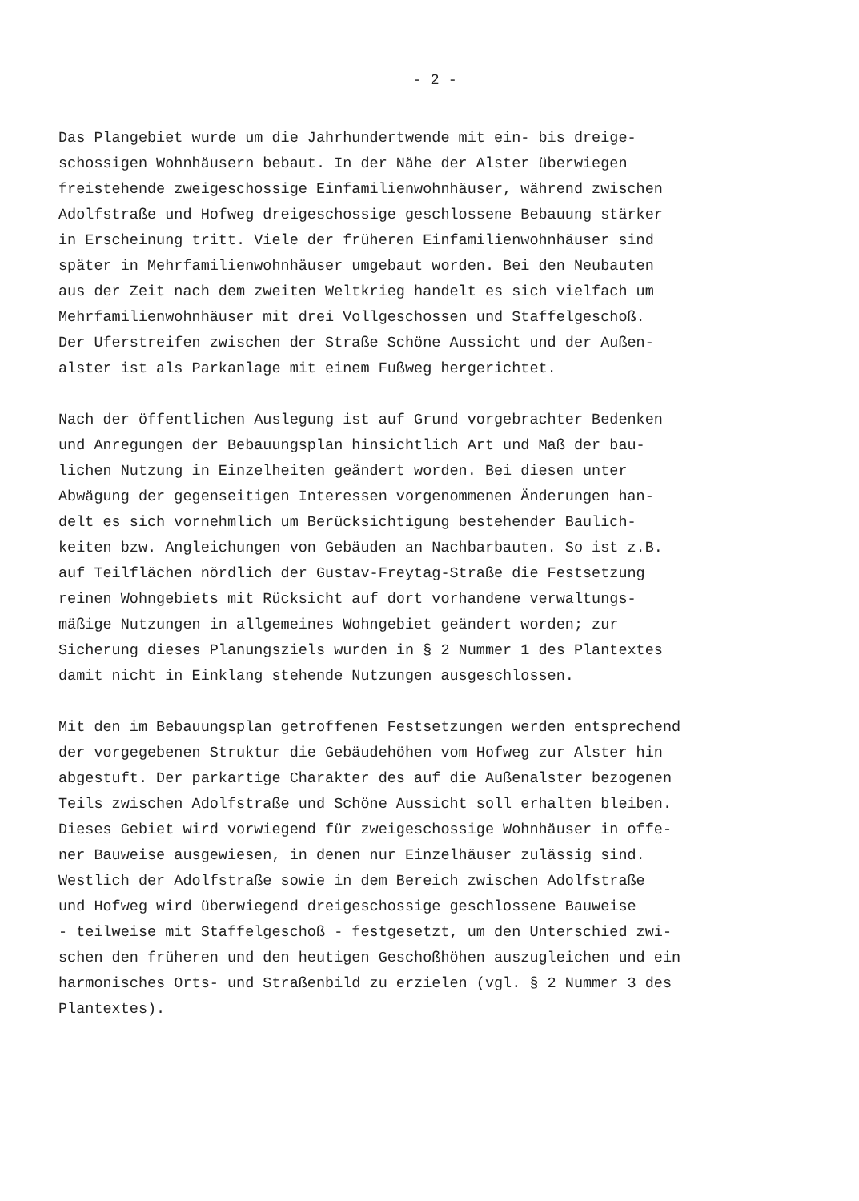- 2 -
Das Plangebiet wurde um die Jahrhundertwende mit ein- bis dreige- schossigen Wohnhäusern bebaut. In der Nähe der Alster überwiegen freistehende zweigeschossige Einfamilienwohnhäuser, während zwischen Adolfstraße und Hofweg dreigeschossige geschlossene Bebauung stärker in Erscheinung tritt. Viele der früheren Einfamilienwohnhäuser sind später in Mehrfamilienwohnhäuser umgebaut worden. Bei den Neubauten aus der Zeit nach dem zweiten Weltkrieg handelt es sich vielfach um Mehrfamilienwohnhäuser mit drei Vollgeschossen und Staffelgeschoß. Der Uferstreifen zwischen der Straße Schöne Aussicht und der Außen- alster ist als Parkanlage mit einem Fußweg hergerichtet.
Nach der öffentlichen Auslegung ist auf Grund vorgebrachter Bedenken und Anregungen der Bebauungsplan hinsichtlich Art und Maß der bau- lichen Nutzung in Einzelheiten geändert worden. Bei diesen unter Abwägung der gegenseitigen Interessen vorgenommenen Änderungen han- delt es sich vornehmlich um Berücksichtigung bestehender Baulich- keiten bzw. Angleichungen von Gebäuden an Nachbarbauten. So ist z.B. auf Teilflächen nördlich der Gustav-Freytag-Straße die Festsetzung reinen Wohngebiets mit Rücksicht auf dort vorhandene verwaltungs- mäßige Nutzungen in allgemeines Wohngebiet geändert worden; zur Sicherung dieses Planungsziels wurden in § 2 Nummer 1 des Plantextes damit nicht in Einklang stehende Nutzungen ausgeschlossen.
Mit den im Bebauungsplan getroffenen Festsetzungen werden entsprechend der vorgegebenen Struktur die Gebäudehöhen vom Hofweg zur Alster hin abgestuft. Der parkartige Charakter des auf die Außenalster bezogenen Teils zwischen Adolfstraße und Schöne Aussicht soll erhalten bleiben. Dieses Gebiet wird vorwiegend für zweigeschossige Wohnhäuser in offe- ner Bauweise ausgewiesen, in denen nur Einzelhäuser zulässig sind. Westlich der Adolfstraße sowie in dem Bereich zwischen Adolfstraße und Hofweg wird überwiegend dreigeschossige geschlossene Bauweise - teilweise mit Staffelgeschoß - festgesetzt, um den Unterschied zwi- schen den früheren und den heutigen Geschoßhöhen auszugleichen und ein harmonisches Orts- und Straßenbild zu erzielen (vgl. § 2 Nummer 3 des Plantextes).